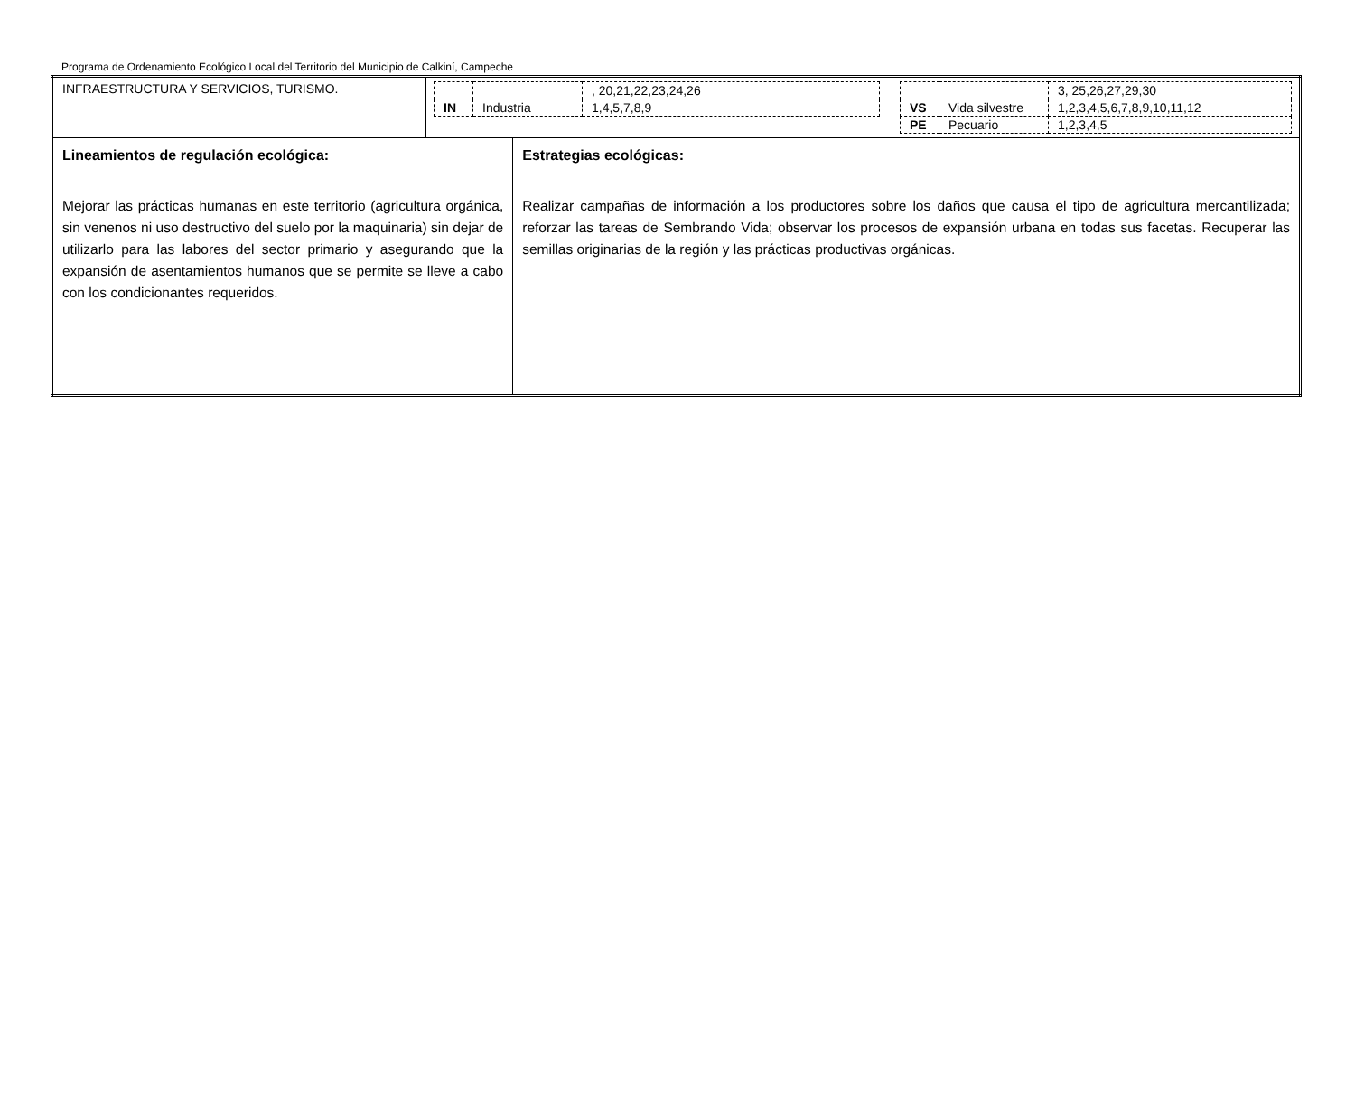Programa de Ordenamiento Ecológico Local del Territorio del Municipio de Calkiní, Campeche
| INFRAESTRUCTURA Y SERVICIOS, TURISMO. | / / / , 20,21,22,23,24,26 / / IN / Industria / 1,4,5,7,8,9 / / / / 3, 25,26,27,29,30 / / VS / Vida silvestre / 1,2,3,4,5,6,7,8,9,10,11,12 / / PE / Pecuario / 1,2,3,4,5 / | |
| Lineamientos de regulación ecológica: Mejorar las prácticas humanas en este territorio (agricultura orgánica, sin venenos ni uso destructivo del suelo por la maquinaria) sin dejar de utilizarlo para las labores del sector primario y asegurando que la expansión de asentamientos humanos que se permite se lleve a cabo con los condicionantes requeridos. | | Estrategias ecológicas: Realizar campañas de información a los productores sobre los daños que causa el tipo de agricultura mercantilizada; reforzar las tareas de Sembrando Vida; observar los procesos de expansión urbana en todas sus facetas. Recuperar las semillas originarias de la región y las prácticas productivas orgánicas. |